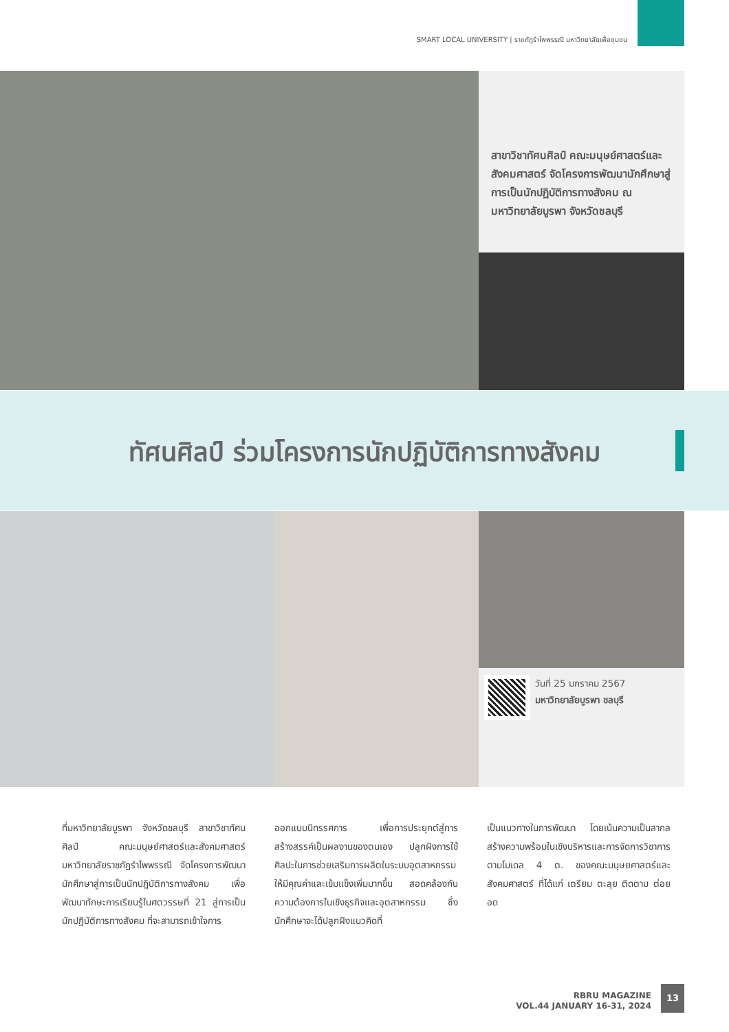SMART LOCAL UNIVERSITY | ราชภัฏรำไพพรรณี มหาวิทยาลัยเพื่อชุมชน
สาขาวิชาทัศนศิลป์ คณะมนุษย์ศาสตร์และสังคมศาสตร์ จัดโครงการพัฒนานักศึกษาสู่การเป็นนักปฏิบัติการทางสังคม ณ มหาวิทยาลัยบูรพา จังหวัดชลบุรี
ทัศนศิลป์ ร่วมโครงการนักปฏิบัติการทางสังคม
วันที่ 25 มกราคม 2567
มหาวิทยาลัยบูรพา ชลบุรี
ที่มหาวิทยาลัยบูรพา จังหวัดชลบุรี สาขาวิชาทัศนศิลป์ คณะมนุษย์ศาสตร์และสังคมศาสตร์ มหาวิทยาลัยราชภัฏรำไพพรรณี จัดโครงการพัฒนานักศึกษาสู่การเป็นนักปฏิบัติการทางสังคม เพื่อพัฒนาทักษะการเรียนรู้ในศตวรรษที่ 21 สู่การเป็นนักปฏิบัติการทางสังคม ที่จะสามารถเข้าใจการ
ออกแบบนิทรรศการ เพื่อการประยุกต์สู่การสร้างสรรค์เป็นผลงานของตนเอง ปลูกฝังการใช้ศิลปะในการช่วยเสริมการผลิตในระบบอุตสาหกรรม ให้มีคุณค่าและเข้มแข็งเพิ่มมากขึ้น สอดคล้องกับความต้องการในเชิงธุรกิจและอุตสาหกรรม ซึ่งนักศึกษาจะได้ปลูกฝังแนวคิดที่
เป็นแนวทางในการพัฒนา โดยเน้นความเป็นสากล สร้างความพร้อมในเชิงบริหารและการจัดการวิชาการ ตามโมเดล 4 ต. ของคณะมนุษยศาสตร์และสังคมศาสตร์ ที่ได้แก่ เตรียม ตะลุย ติดตาม ต่อยอด
RBRU MAGAZINE
VOL.44 JANUARY 16-31, 2024
13